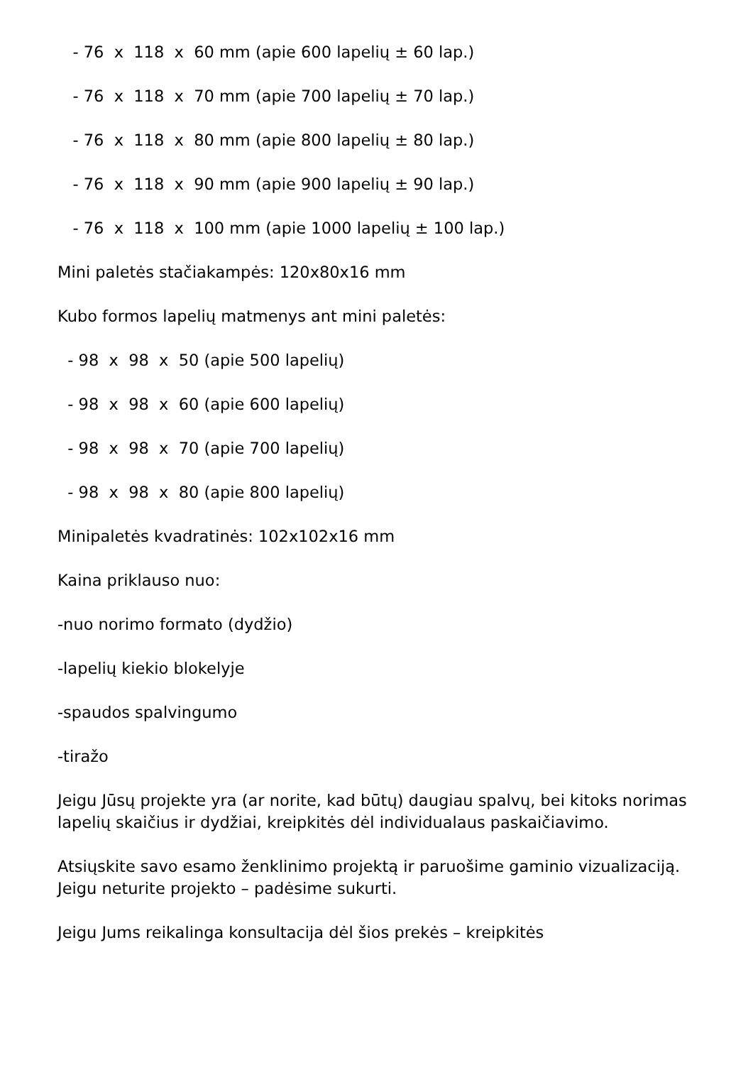- 76 x 118 x 60 mm (apie 600 lapelių ± 60 lap.)
- 76 x 118 x 70 mm (apie 700 lapelių ± 70 lap.)
- 76 x 118 x 80 mm (apie 800 lapelių ± 80 lap.)
- 76 x 118 x 90 mm (apie 900 lapelių ± 90 lap.)
- 76 x 118 x 100 mm (apie 1000 lapelių ± 100 lap.)
Mini paletės stačiakampės: 120x80x16 mm
Kubo formos lapelių matmenys ant mini paletės:
- 98 x 98 x 50 (apie 500 lapelių)
- 98 x 98 x 60 (apie 600 lapelių)
- 98 x 98 x 70 (apie 700 lapelių)
- 98 x 98 x 80 (apie 800 lapelių)
Minipaletės kvadratinės: 102x102x16 mm
Kaina priklauso nuo:
-nuo norimo formato (dydžio)
-lapelių kiekio blokelyje
-spaudos spalvingumo
-tiražo
Jeigu Jūsų projekte yra (ar norite, kad būtų) daugiau spalvų, bei kitoks norimas lapelių skaičius ir dydžiai, kreipkitės dėl individualaus paskaičiavimo.
Atsiųskite savo esamo ženklinimo projektą ir paruošime gaminio vizualizaciją. Jeigu neturite projekto – padėsime sukurti.
Jeigu Jums reikalinga konsultacija dėl šios prekės – kreipkitės